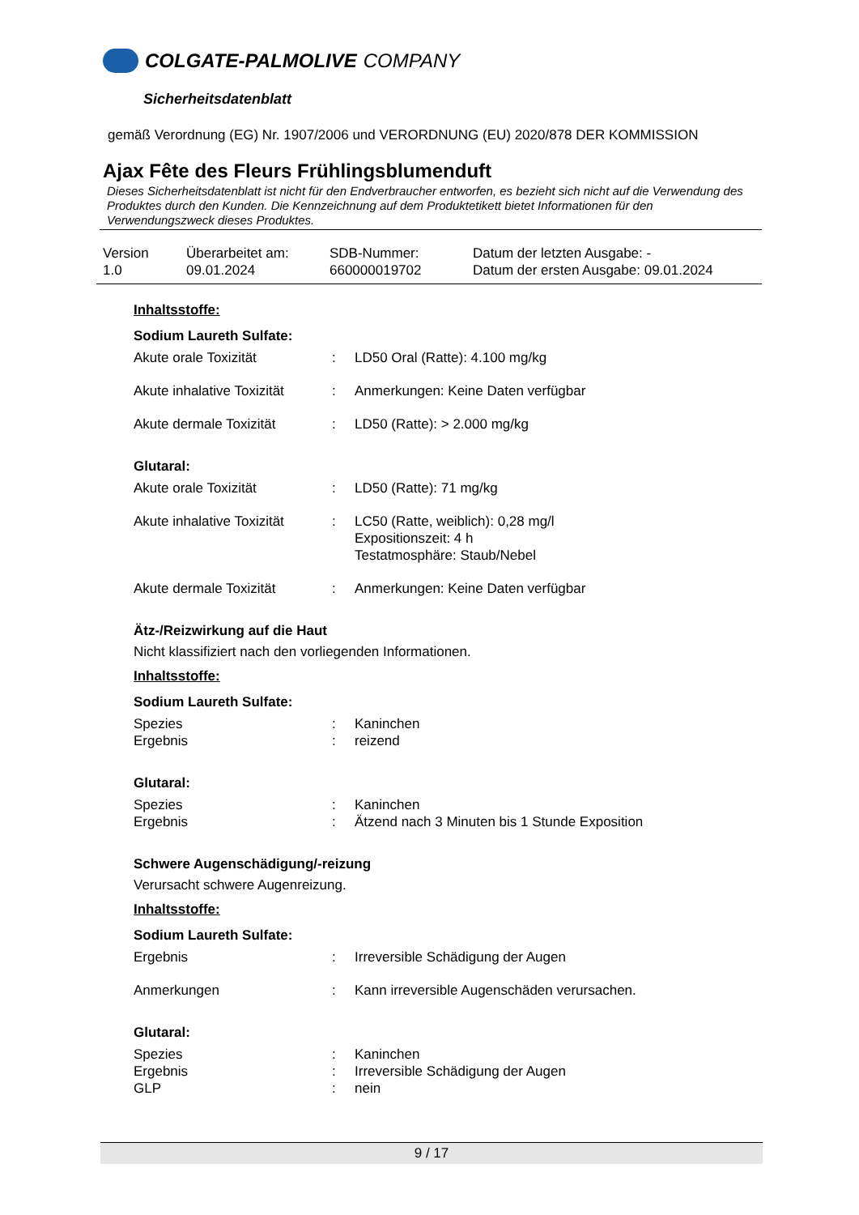COLGATE-PALMOLIVE COMPANY
Sicherheitsdatenblatt
gemäß Verordnung (EG) Nr. 1907/2006 und VERORDNUNG (EU) 2020/878 DER KOMMISSION
Ajax Fête des Fleurs Frühlingsblumenduft
Dieses Sicherheitsdatenblatt ist nicht für den Endverbraucher entworfen, es bezieht sich nicht auf die Verwendung des Produktes durch den Kunden. Die Kennzeichnung auf dem Produktetikett bietet Informationen für den Verwendungszweck dieses Produktes.
Version
1.0
Überarbeitet am:
09.01.2024
SDB-Nummer:
660000019702
Datum der letzten Ausgabe: -
Datum der ersten Ausgabe: 09.01.2024
Inhaltsstoffe:
Sodium Laureth Sulfate:
| Akute orale Toxizität | : | LD50 Oral (Ratte): 4.100 mg/kg |
| Akute inhalative Toxizität | : | Anmerkungen: Keine Daten verfügbar |
| Akute dermale Toxizität | : | LD50 (Ratte): > 2.000 mg/kg |
Glutaral:
| Akute orale Toxizität | : | LD50 (Ratte): 71 mg/kg |
| Akute inhalative Toxizität | : | LC50 (Ratte, weiblich): 0,28 mg/l Expositionszeit: 4 h Testatmosphäre: Staub/Nebel |
| Akute dermale Toxizität | : | Anmerkungen: Keine Daten verfügbar |
Ätz-/Reizwirkung auf die Haut
Nicht klassifiziert nach den vorliegenden Informationen.
Inhaltsstoffe:
Sodium Laureth Sulfate:
| Spezies | : | Kaninchen |
| Ergebnis | : | reizend |
Glutaral:
| Spezies | : | Kaninchen |
| Ergebnis | : | Ätzend nach 3 Minuten bis 1 Stunde Exposition |
Schwere Augenschädigung/-reizung
Verursacht schwere Augenreizung.
Inhaltsstoffe:
Sodium Laureth Sulfate:
| Ergebnis | : | Irreversible Schädigung der Augen |
| Anmerkungen | : | Kann irreversible Augenschäden verursachen. |
Glutaral:
| Spezies | : | Kaninchen |
| Ergebnis | : | Irreversible Schädigung der Augen |
| GLP | : | nein |
9 / 17